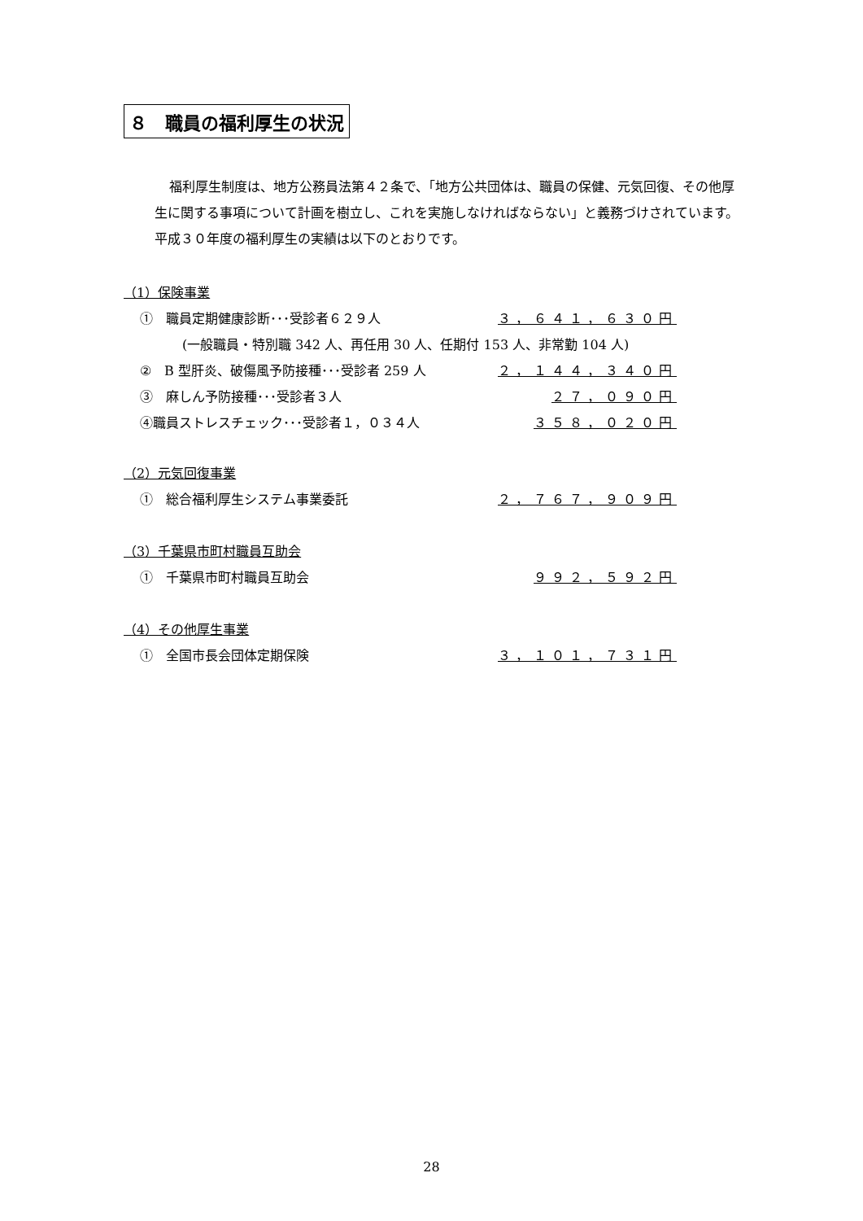８　職員の福利厚生の状況
福利厚生制度は、地方公務員法第４２条で、「地方公共団体は、職員の保健、元気回復、その他厚生に関する事項について計画を樹立し、これを実施しなければならない」と義務づけされています。平成３０年度の福利厚生の実績は以下のとおりです。
（1）保険事業
①　職員定期健康診断･･･受診者６２９人 ３，６４１，６３０円
(一般職員・特別職 342 人、再任用 30 人、任期付 153 人、非常勤 104 人)
②　B 型肝炎、破傷風予防接種･･･受診者 259 人 ２，１４４，３４０円
③　麻しん予防接種･･･受診者３人 ２７，０９０円
④職員ストレスチェック･･･受診者１，０３４人 ３５８，０２０円
（2）元気回復事業
①　総合福利厚生システム事業委託 ２，７６７，９０９円
（3）千葉県市町村職員互助会
①　千葉県市町村職員互助会 ９９２，５９２円
（4）その他厚生事業
①　全国市長会団体定期保険 ３，１０１，７３１円
28